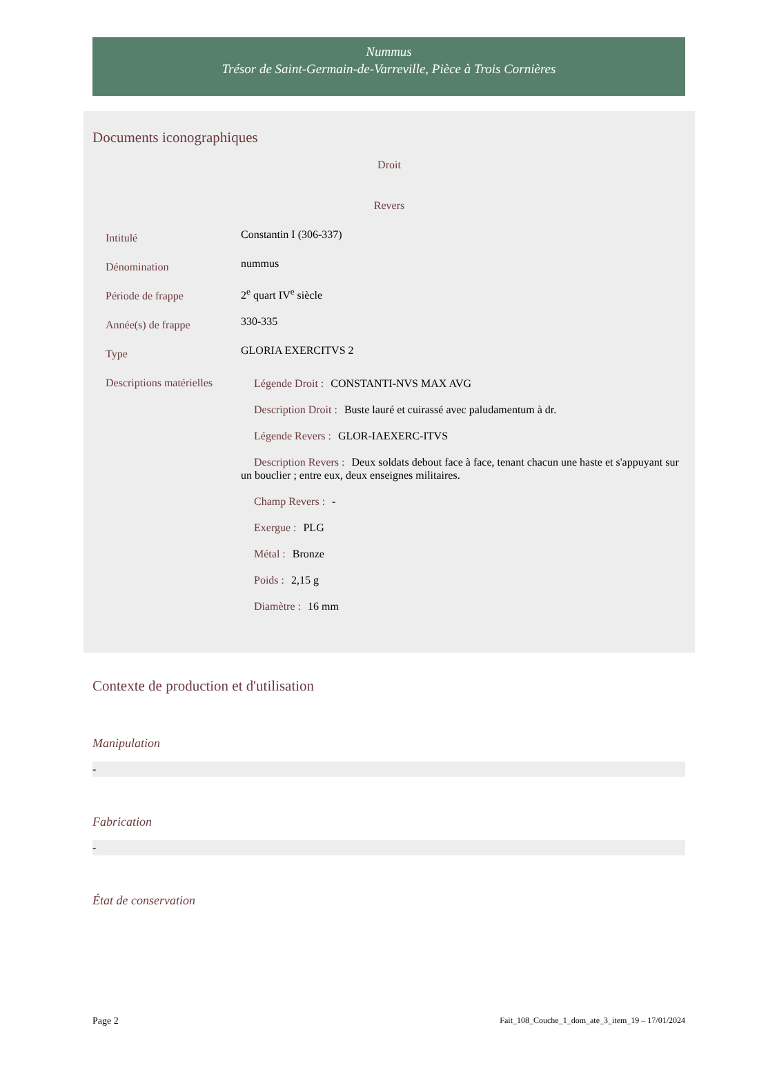Nummus
Trésor de Saint-Germain-de-Varreville, Pièce à Trois Cornières
Documents iconographiques
Droit
Revers
| Intitulé | Constantin I (306-337) |
| Dénomination | nummus |
| Période de frappe | 2<sup>e</sup> quart IV<sup>e</sup> siècle |
| Année(s) de frappe | 330-335 |
| Type | GLORIA EXERCITVS 2 |
| Descriptions matérielles | Légende Droit : CONSTANTI-NVS MAX AVG Description Droit : Buste lauré et cuirassé avec paludamentum à dr. Légende Revers : GLOR-IAEXERC-ITVS Description Revers : Deux soldats debout face à face, tenant chacun une haste et s'appuyant sur un bouclier ; entre eux, deux enseignes militaires. Champ Revers : - Exergue : PLG Métal : Bronze Poids : 2,15 g Diamètre : 16 mm |
Contexte de production et d'utilisation
Manipulation
-
Fabrication
-
État de conservation
Page 2 Fait_108_Couche_1_dom_ate_3_item_19 – 17/01/2024